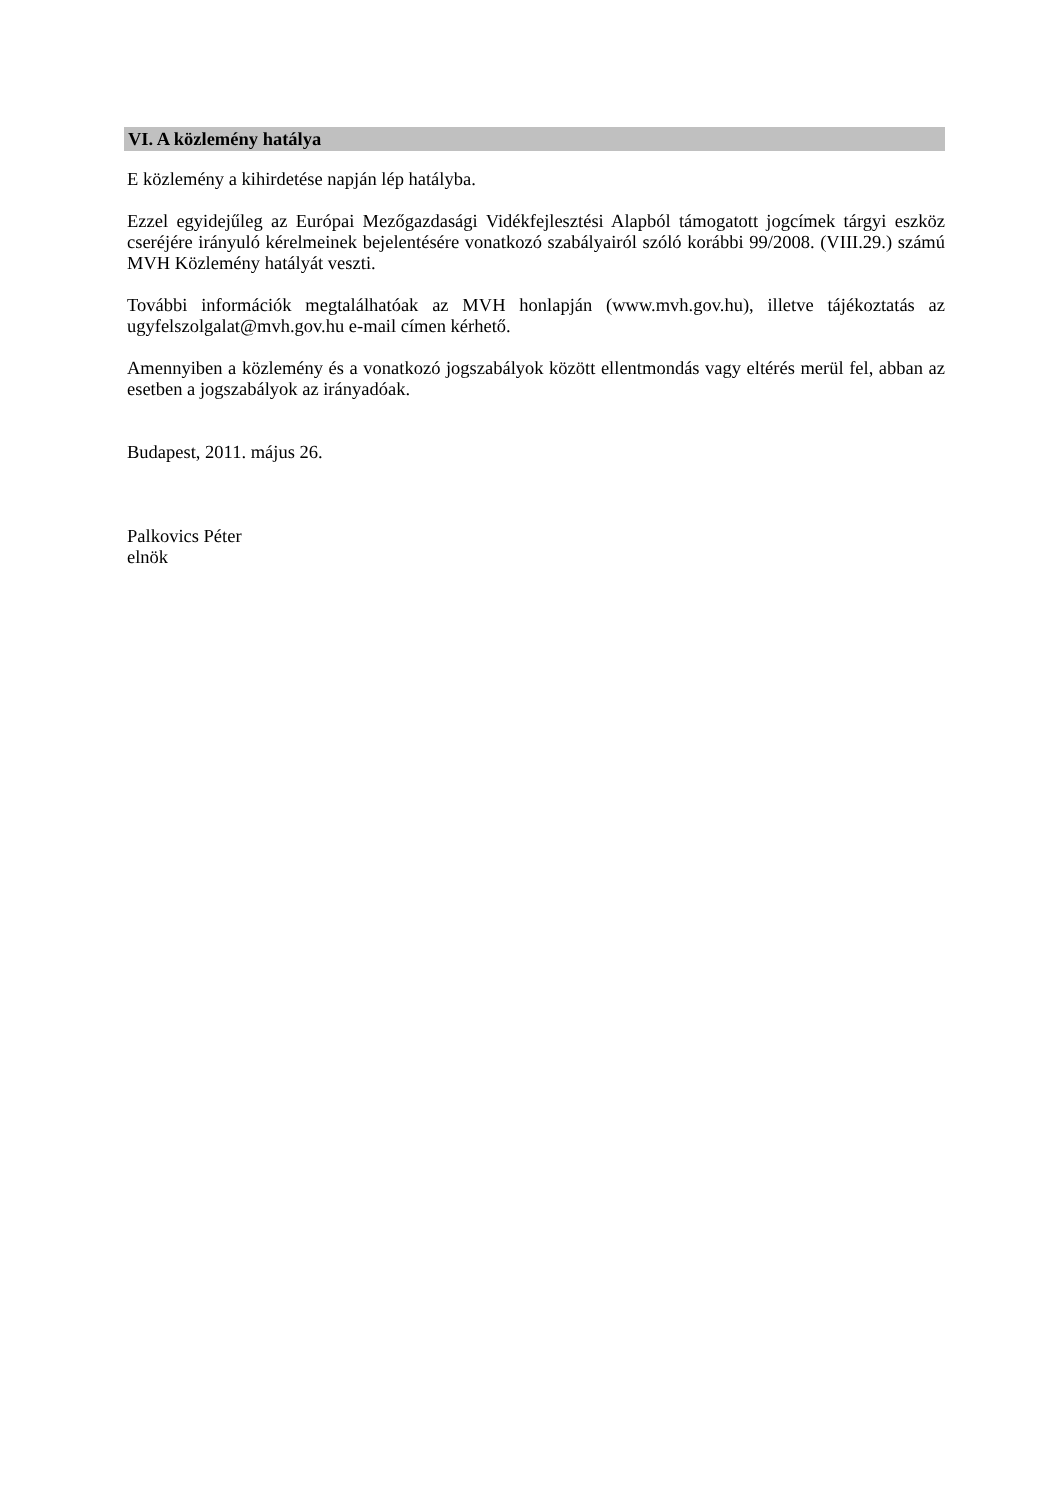VI. A közlemény hatálya
E közlemény a kihirdetése napján lép hatályba.
Ezzel egyidejűleg az Európai Mezőgazdasági Vidékfejlesztési Alapból támogatott jogcímek tárgyi eszköz cseréjére irányuló kérelmeinek bejelentésére vonatkozó szabályairól szóló korábbi 99/2008. (VIII.29.) számú MVH Közlemény hatályát veszti.
További információk megtalálhatóak az MVH honlapján (www.mvh.gov.hu), illetve tájékoztatás az ugyfelszolgalat@mvh.gov.hu e-mail címen kérhető.
Amennyiben a közlemény és a vonatkozó jogszabályok között ellentmondás vagy eltérés merül fel, abban az esetben a jogszabályok az irányadóak.
Budapest, 2011. május 26.
Palkovics Péter
elnök